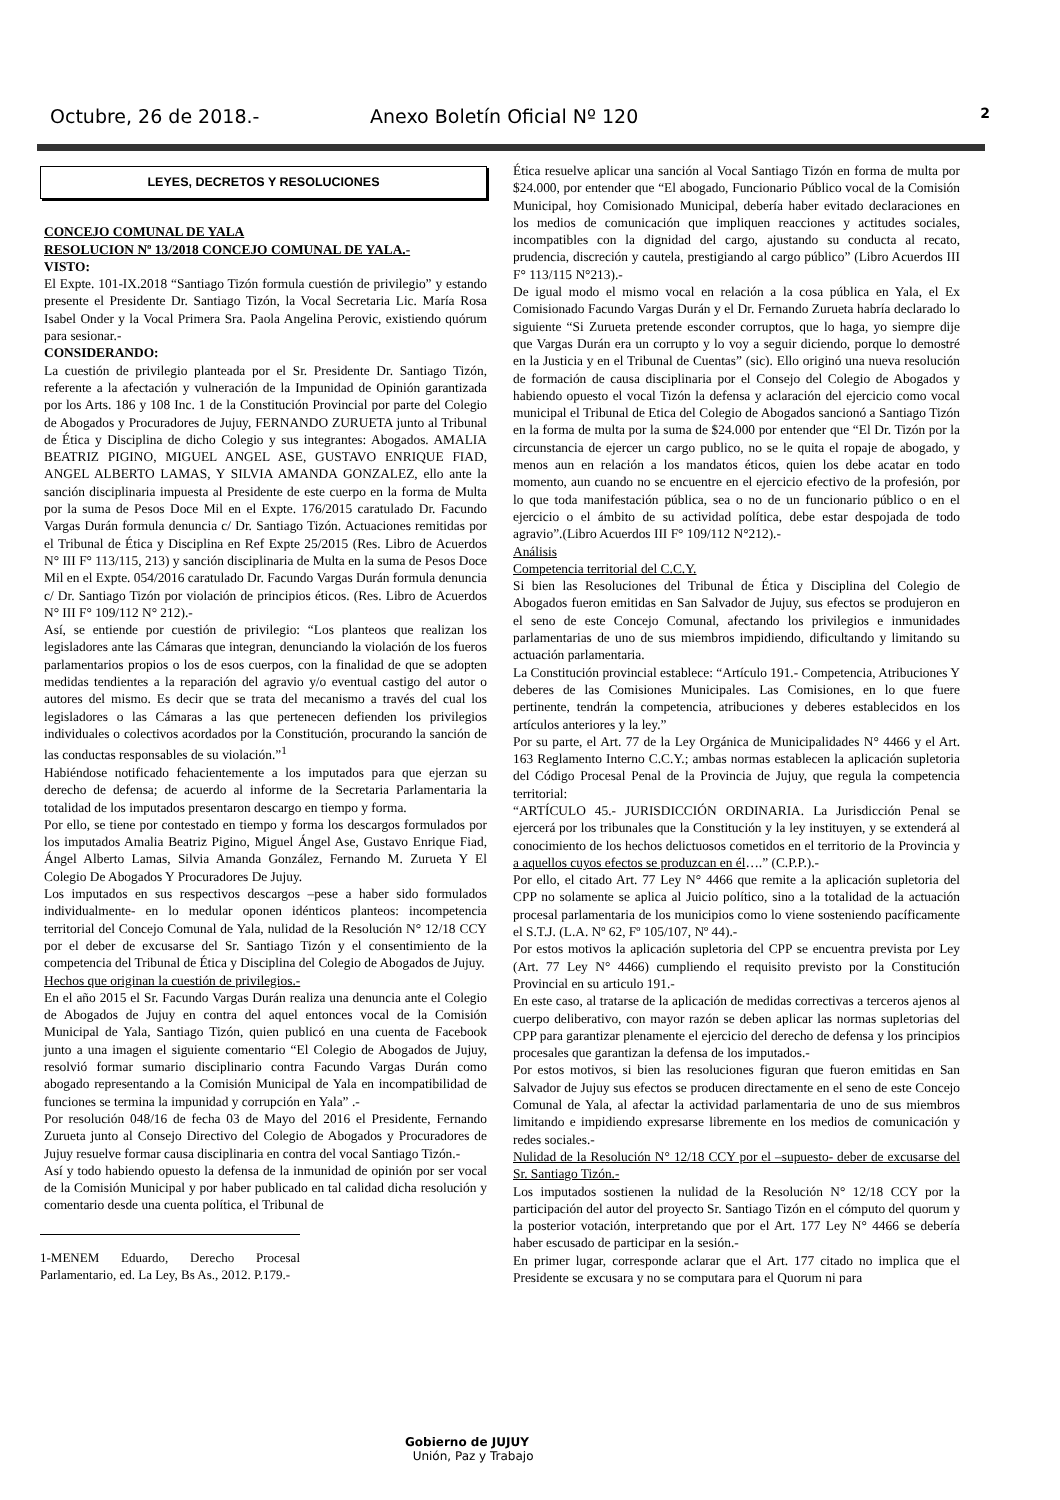Octubre, 26 de 2018.- Anexo Boletín Oficial Nº 120
2
LEYES, DECRETOS Y RESOLUCIONES
CONCEJO COMUNAL DE YALA
RESOLUCION Nº 13/2018 CONCEJO COMUNAL DE YALA.-
VISTO:
El Expte. 101-IX.2018 “Santiago Tizón formula cuestión de privilegio” y estando presente el Presidente Dr. Santiago Tizón, la Vocal Secretaria Lic. María Rosa Isabel Onder y la Vocal Primera Sra. Paola Angelina Perovic, existiendo quórum para sesionar.-
CONSIDERANDO:
La cuestión de privilegio planteada por el Sr. Presidente Dr. Santiago Tizón, referente a la afectación y vulneración de la Impunidad de Opinión garantizada por los Arts. 186 y 108 Inc. 1 de la Constitución Provincial por parte del Colegio de Abogados y Procuradores de Jujuy, FERNANDO ZURUETA junto al Tribunal de Ética y Disciplina de dicho Colegio y sus integrantes: Abogados. AMALIA BEATRIZ PIGINO, MIGUEL ANGEL ASE, GUSTAVO ENRIQUE FIAD, ANGEL ALBERTO LAMAS, Y SILVIA AMANDA GONZALEZ, ello ante la sanción disciplinaria impuesta al Presidente de este cuerpo en la forma de Multa por la suma de Pesos Doce Mil en el Expte. 176/2015 caratulado Dr. Facundo Vargas Durán formula denuncia c/ Dr. Santiago Tizón. Actuaciones remitidas por el Tribunal de Ética y Disciplina en Ref Expte 25/2015 (Res. Libro de Acuerdos N° III F° 113/115, 213) y sanción disciplinaria de Multa en la suma de Pesos Doce Mil en el Expte. 054/2016 caratulado Dr. Facundo Vargas Durán formula denuncia c/ Dr. Santiago Tizón por violación de principios éticos. (Res. Libro de Acuerdos N° III F° 109/112 N° 212).-
Así, se entiende por cuestión de privilegio: “Los planteos que realizan los legisladores ante las Cámaras que integran, denunciando la violación de los fueros parlamentarios propios o los de esos cuerpos, con la finalidad de que se adopten medidas tendientes a la reparación del agravio y/o eventual castigo del autor o autores del mismo. Es decir que se trata del mecanismo a través del cual los legisladores o las Cámaras a las que pertenecen defienden los privilegios individuales o colectivos acordados por la Constitución, procurando la sanción de las conductas responsables de su violación.”<sup>1</sup>
Habiéndose notificado fehacientemente a los imputados para que ejerzan su derecho de defensa; de acuerdo al informe de la Secretaria Parlamentaria la totalidad de los imputados presentaron descargo en tiempo y forma.
Por ello, se tiene por contestado en tiempo y forma los descargos formulados por los imputados Amalia Beatriz Pigino, Miguel Ángel Ase, Gustavo Enrique Fiad, Ángel Alberto Lamas, Silvia Amanda González, Fernando M. Zurueta Y El Colegio De Abogados Y Procuradores De Jujuy.
Los imputados en sus respectivos descargos –pese a haber sido formulados individualmente- en lo medular oponen idénticos planteos: incompetencia territorial del Concejo Comunal de Yala, nulidad de la Resolución N° 12/18 CCY por el deber de excusarse del Sr. Santiago Tizón y el consentimiento de la competencia del Tribunal de Ética y Disciplina del Colegio de Abogados de Jujuy.
Hechos que originan la cuestión de privilegios.-
En el año 2015 el Sr. Facundo Vargas Durán realiza una denuncia ante el Colegio de Abogados de Jujuy en contra del aquel entonces vocal de la Comisión Municipal de Yala, Santiago Tizón, quien publicó en una cuenta de Facebook junto a una imagen el siguiente comentario “El Colegio de Abogados de Jujuy, resolvió formar sumario disciplinario contra Facundo Vargas Durán como abogado representando a la Comisión Municipal de Yala en incompatibilidad de funciones se termina la impunidad y corrupción en Yala” .-
Por resolución 048/16 de fecha 03 de Mayo del 2016 el Presidente, Fernando Zurueta junto al Consejo Directivo del Colegio de Abogados y Procuradores de Jujuy resuelve formar causa disciplinaria en contra del vocal Santiago Tizón.-
Así y todo habiendo opuesto la defensa de la inmunidad de opinión por ser vocal de la Comisión Municipal y por haber publicado en tal calidad dicha resolución y comentario desde una cuenta política, el Tribunal de
1-MENEM Eduardo, Derecho Procesal Parlamentario, ed. La Ley, Bs As., 2012. P.179.-
Ética resuelve aplicar una sanción al Vocal Santiago Tizón en forma de multa por $24.000, por entender que “El abogado, Funcionario Público vocal de la Comisión Municipal, hoy Comisionado Municipal, debería haber evitado declaraciones en los medios de comunicación que impliquen reacciones y actitudes sociales, incompatibles con la dignidad del cargo, ajustando su conducta al recato, prudencia, discreción y cautela, prestigiando al cargo público” (Libro Acuerdos III F° 113/115 N°213).-
De igual modo el mismo vocal en relación a la cosa pública en Yala, el Ex Comisionado Facundo Vargas Durán y el Dr. Fernando Zurueta habría declarado lo siguiente “Si Zurueta pretende esconder corruptos, que lo haga, yo siempre dije que Vargas Durán era un corrupto y lo voy a seguir diciendo, porque lo demostré en la Justicia y en el Tribunal de Cuentas” (sic). Ello originó una nueva resolución de formación de causa disciplinaria por el Consejo del Colegio de Abogados y habiendo opuesto el vocal Tizón la defensa y aclaración del ejercicio como vocal municipal el Tribunal de Etica del Colegio de Abogados sancionó a Santiago Tizón en la forma de multa por la suma de $24.000 por entender que “El Dr. Tizón por la circunstancia de ejercer un cargo publico, no se le quita el ropaje de abogado, y menos aun en relación a los mandatos éticos, quien los debe acatar en todo momento, aun cuando no se encuentre en el ejercicio efectivo de la profesión, por lo que toda manifestación pública, sea o no de un funcionario público o en el ejercicio o el ámbito de su actividad política, debe estar despojada de todo agravio”.(Libro Acuerdos III F° 109/112 N°212).-
Análisis
Competencia territorial del C.C.Y.
Si bien las Resoluciones del Tribunal de Ética y Disciplina del Colegio de Abogados fueron emitidas en San Salvador de Jujuy, sus efectos se produjeron en el seno de este Concejo Comunal, afectando los privilegios e inmunidades parlamentarias de uno de sus miembros impidiendo, dificultando y limitando su actuación parlamentaria.
La Constitución provincial establece: “Artículo 191.- Competencia, Atribuciones Y deberes de las Comisiones Municipales. Las Comisiones, en lo que fuere pertinente, tendrán la competencia, atribuciones y deberes establecidos en los artículos anteriores y la ley.”
Por su parte, el Art. 77 de la Ley Orgánica de Municipalidades N° 4466 y el Art. 163 Reglamento Interno C.C.Y.; ambas normas establecen la aplicación supletoria del Código Procesal Penal de la Provincia de Jujuy, que regula la competencia territorial:
“ARTÍCULO 45.- JURISDICCIÓN ORDINARIA. La Jurisdicción Penal se ejercerá por los tribunales que la Constitución y la ley instituyen, y se extenderá al conocimiento de los hechos delictuosos cometidos en el territorio de la Provincia y a aquellos cuyos efectos se produzcan en él….” (C.P.P.).-
Por ello, el citado Art. 77 Ley N° 4466 que remite a la aplicación supletoria del CPP no solamente se aplica al Juicio político, sino a la totalidad de la actuación procesal parlamentaria de los municipios como lo viene sosteniendo pacíficamente el S.T.J. (L.A. Nº 62, Fº 105/107, Nº 44).-
Por estos motivos la aplicación supletoria del CPP se encuentra prevista por Ley (Art. 77 Ley N° 4466) cumpliendo el requisito previsto por la Constitución Provincial en su articulo 191.-
En este caso, al tratarse de la aplicación de medidas correctivas a terceros ajenos al cuerpo deliberativo, con mayor razón se deben aplicar las normas supletorias del CPP para garantizar plenamente el ejercicio del derecho de defensa y los principios procesales que garantizan la defensa de los imputados.-
Por estos motivos, si bien las resoluciones figuran que fueron emitidas en San Salvador de Jujuy sus efectos se producen directamente en el seno de este Concejo Comunal de Yala, al afectar la actividad parlamentaria de uno de sus miembros limitando e impidiendo expresarse libremente en los medios de comunicación y redes sociales.-
Nulidad de la Resolución N° 12/18 CCY por el –supuesto- deber de excusarse del Sr. Santiago Tizón.-
Los imputados sostienen la nulidad de la Resolución N° 12/18 CCY por la participación del autor del proyecto Sr. Santiago Tizón en el cómputo del quorum y la posterior votación, interpretando que por el Art. 177 Ley N° 4466 se debería haber escusado de participar en la sesión.-
En primer lugar, corresponde aclarar que el Art. 177 citado no implica que el Presidente se excusara y no se computara para el Quorum ni para
Gobierno de JUJUY
Unión, Paz y Trabajo